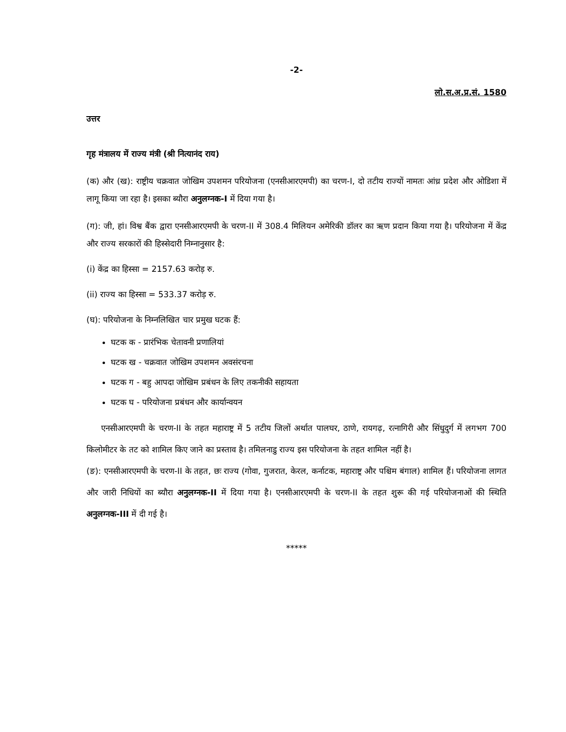-2-
लो.स.अ.प्र.सं. 1580
उत्तर
गृह मंत्रालय में राज्य मंत्री (श्री नित्यानंद राय)
(क) और (ख): राष्ट्रीय चक्रवात जोखिम उपशमन परियोजना (एनसीआरएमपी) का चरण-I, दो तटीय राज्यों नामतः आंध्र प्रदेश और ओडिशा में लागू किया जा रहा है। इसका ब्यौरा अनुलग्नक-I में दिया गया है।
(ग): जी, हां। विश्व बैंक द्वारा एनसीआरएमपी के चरण-II में 308.4 मिलियन अमेरिकी डॉलर का ऋण प्रदान किया गया है। परियोजना में केंद्र और राज्य सरकारों की हिस्सेदारी निम्नानुसार है:
(i) केंद्र का हिस्सा = 2157.63 करोड़ रु.
(ii) राज्य का हिस्सा = 533.37 करोड़ रु.
(घ): परियोजना के निम्नलिखित चार प्रमुख घटक हैं:
घटक क - प्रारंभिक चेतावनी प्रणालियां
घटक ख - चक्रवात जोखिम उपशमन अवसंरचना
घटक ग - बहु आपदा जोखिम प्रबंधन के लिए तकनीकी सहायता
घटक घ - परियोजना प्रबंधन और कार्यान्वयन
एनसीआरएमपी के चरण-II के तहत महाराष्ट्र में 5 तटीय जिलों अर्थात पालघर, ठाणे, रायगढ़, रत्नागिरी और सिंधुदुर्ग में लगभग 700 किलोमीटर के तट को शामिल किए जाने का प्रस्ताव है। तमिलनाडु राज्य इस परियोजना के तहत शामिल नहीं है।
(ङ): एनसीआरएमपी के चरण-II के तहत, छः राज्य (गोवा, गुजरात, केरल, कर्नाटक, महाराष्ट्र और पश्चिम बंगाल) शामिल हैं। परियोजना लागत और जारी निधियों का ब्यौरा अनुलग्नक-II में दिया गया है। एनसीआरएमपी के चरण-II के तहत शुरू की गई परियोजनाओं की स्थिति अनुलग्नक-III में दी गई है।
*****